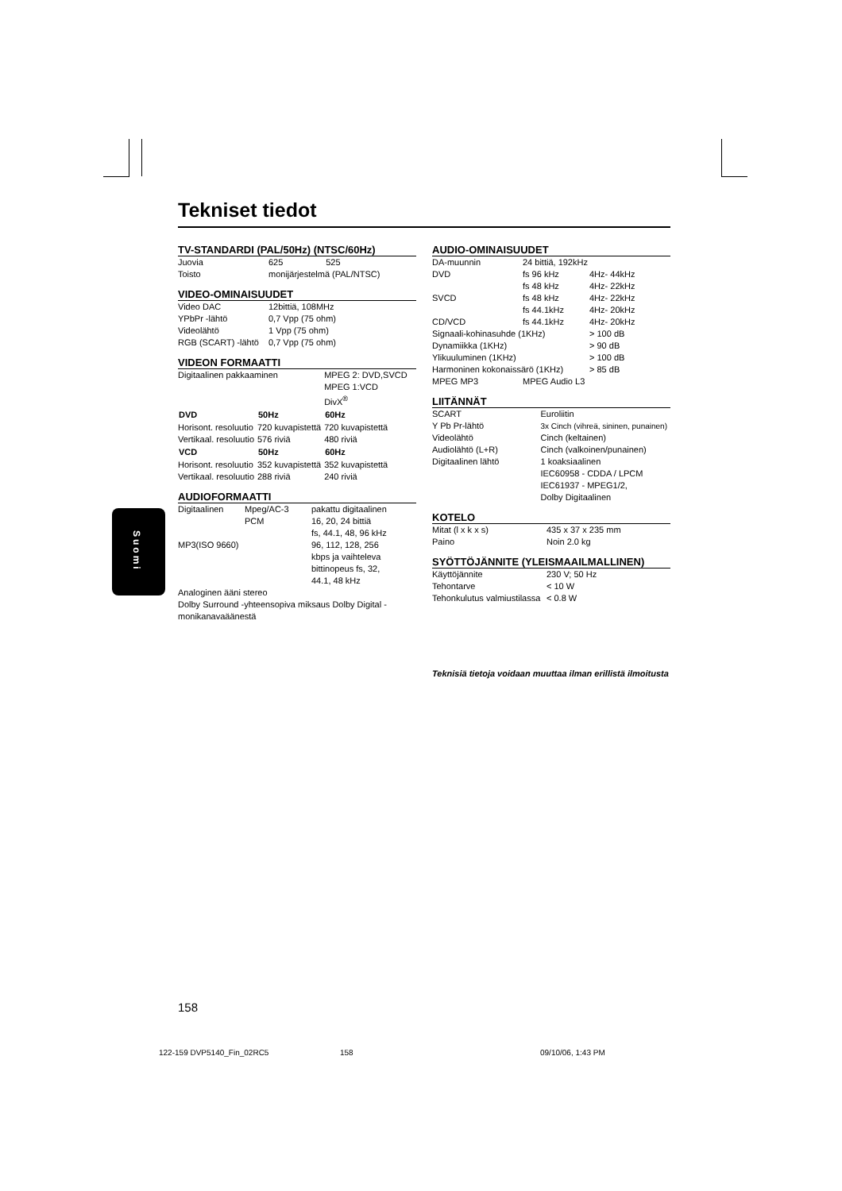Suomi
Tekniset tiedot
TV-STANDARDI (PAL/50Hz) (NTSC/60Hz)
| Juovia | 625 | 525 |
| Toisto | monijärjestelmä (PAL/NTSC) | |
VIDEO-OMINAISUUDET
| Video DAC | 12bittiä, 108MHz |
| YPbPr -lähtö | 0,7 Vpp (75 ohm) |
| Videolähtö | 1 Vpp (75 ohm) |
| RGB (SCART) -lähtö | 0,7 Vpp (75 ohm) |
VIDEON FORMAATTI
| Digitaalinen pakkaaminen | | MPEG 2: DVD,SVCD MPEG 1:VCD DivX<sup>®</sup> |
| DVD | 50Hz | 60Hz |
| Horisont. resoluutio | 720 kuvapistettä | 720 kuvapistettä |
| Vertikaal. resoluutio | 576 riviä | 480 riviä |
| VCD | 50Hz | 60Hz |
| Horisont. resoluutio | 352 kuvapistettä | 352 kuvapistettä |
| Vertikaal. resoluutio | 288 riviä | 240 riviä |
AUDIOFORMAATTI
| Digitaalinen | Mpeg/AC-3 | pakattu digitaalinen |
| | PCM | 16, 20, 24 bittiä fs, 44.1, 48, 96 kHz |
| MP3(ISO 9660) | | 96, 112, 128, 256 kbps ja vaihteleva bittinopeus fs, 32, 44.1, 48 kHz |
Analoginen ääni stereo
Dolby Surround -yhteensopiva miksaus Dolby Digital -monikanavaäänestä
AUDIO-OMINAISUUDET
| DA-muunnin | 24 bittiä, 192kHz | |
| DVD | fs 96 kHz fs 48 kHz | 4Hz- 44kHz 4Hz- 22kHz |
| SVCD | fs 48 kHz fs 44.1kHz | 4Hz- 22kHz 4Hz- 20kHz |
| CD/VCD | fs 44.1kHz | 4Hz- 20kHz |
| Signaali-kohinasuhde (1KHz) | | > 100 dB |
| Dynamiikka (1KHz) | | > 90 dB |
| Ylikuuluminen (1KHz) | | > 100 dB |
| Harmoninen kokonaissärö (1KHz) | | > 85 dB |
| MPEG MP3 | MPEG Audio L3 | |
LIITÄNNÄT
| SCART | Euroliitin |
| Y Pb Pr-lähtö | 3x Cinch (vihreä, sininen, punainen) |
| Videolähtö | Cinch (keltainen) |
| Audiolähtö (L+R) | Cinch (valkoinen/punainen) |
| Digitaalinen lähtö | 1 koaksiaalinen IEC60958 - CDDA / LPCM IEC61937 - MPEG1/2, Dolby Digitaalinen |
KOTELO
| Mitat (l x k x s) | 435 x 37 x 235 mm |
| Paino | Noin 2.0 kg |
SYÖTTÖJÄNNITE (YLEISMAAILMALLINEN)
| Käyttöjännite | 230 V; 50 Hz |
| Tehontarve | < 10 W |
| Tehonkulutus valmiustilassa | < 0.8 W |
Teknisiä tietoja voidaan muuttaa ilman erillistä ilmoitusta
158
122-159 DVP5140_Fin_02RC5 158 09/10/06, 1:43 PM